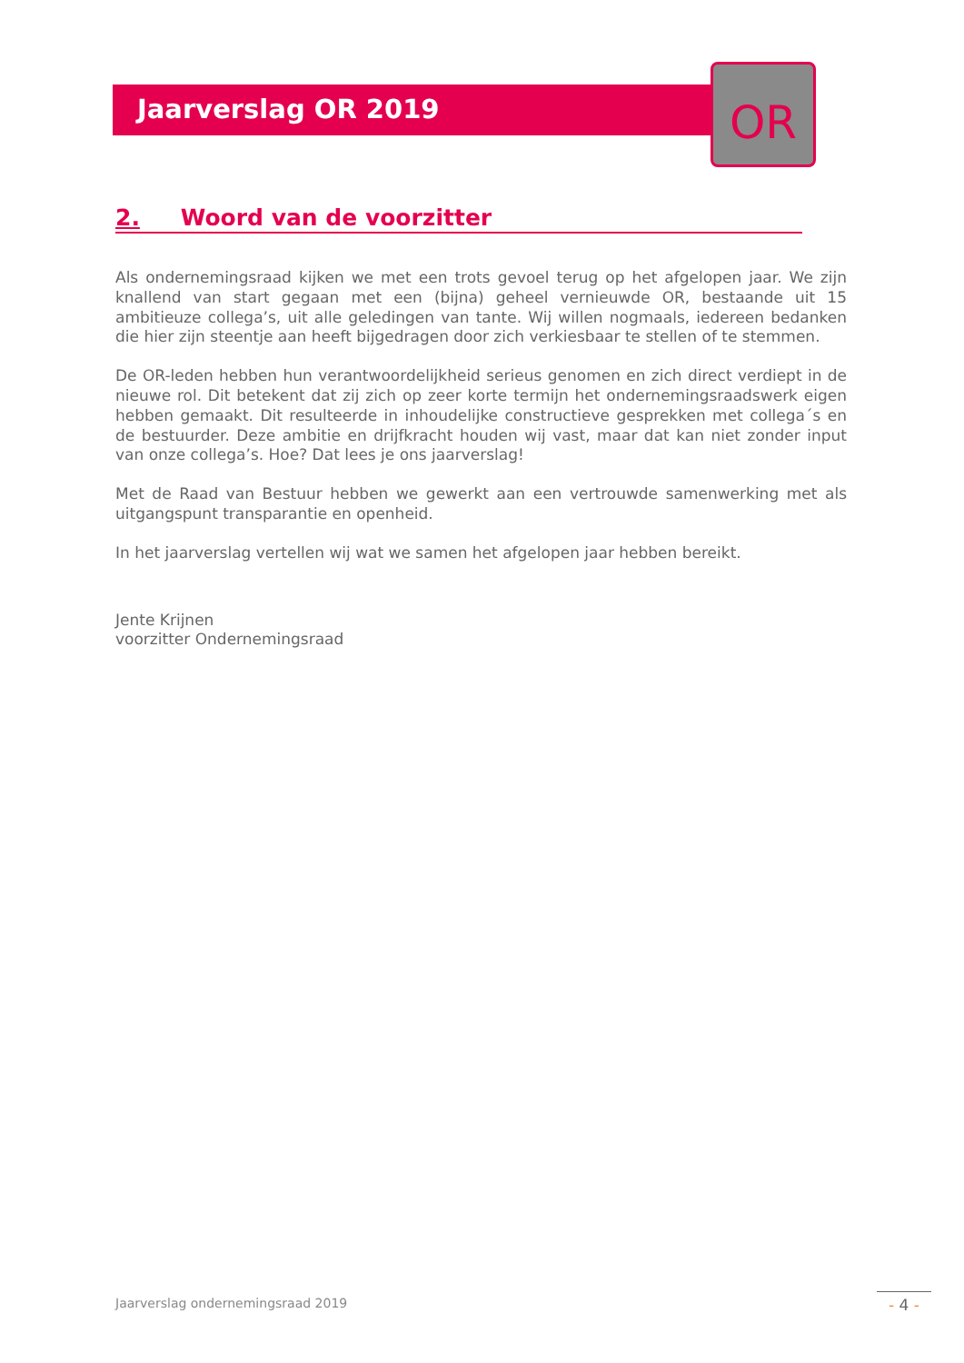Jaarverslag OR 2019
OR
2. Woord van de voorzitter
Als ondernemingsraad kijken we met een trots gevoel terug op het afgelopen jaar. We zijn knallend van start gegaan met een (bijna) geheel vernieuwde OR, bestaande uit 15 ambitieuze collega’s, uit alle geledingen van tante. Wij willen nogmaals, iedereen bedanken die hier zijn steentje aan heeft bijgedragen door zich verkiesbaar te stellen of te stemmen.
De OR-leden hebben hun verantwoordelijkheid serieus genomen en zich direct verdiept in de nieuwe rol. Dit betekent dat zij zich op zeer korte termijn het ondernemingsraadswerk eigen hebben gemaakt. Dit resulteerde in inhoudelijke constructieve gesprekken met collega´s en de bestuurder. Deze ambitie en drijfkracht houden wij vast, maar dat kan niet zonder input van onze collega’s. Hoe? Dat lees je ons jaarverslag!
Met de Raad van Bestuur hebben we gewerkt aan een vertrouwde samenwerking met als uitgangspunt transparantie en openheid.
In het jaarverslag vertellen wij wat we samen het afgelopen jaar hebben bereikt.
Jente Krijnen
voorzitter Ondernemingsraad
Jaarverslag ondernemingsraad 2019
- 4 -